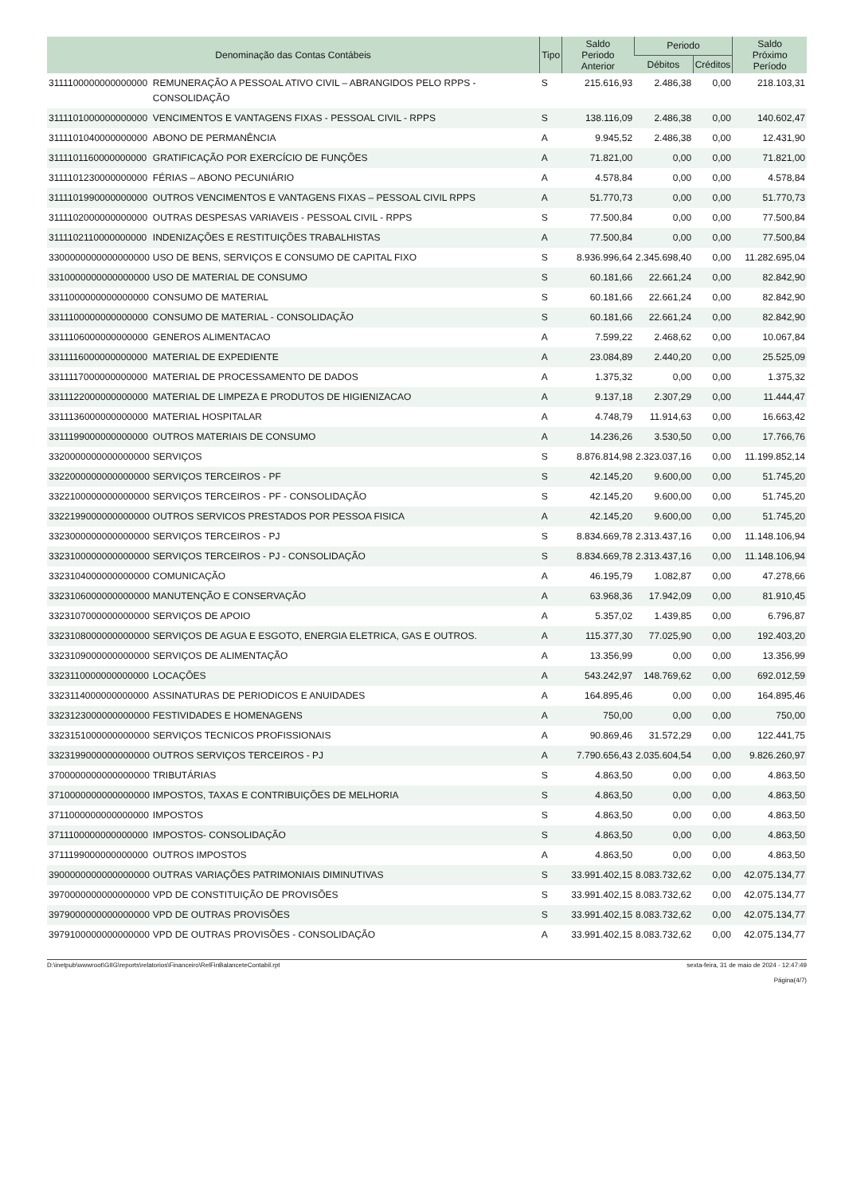| Denominação das Contas Contábeis | | Tipo | Saldo Periodo Anterior | Periodo | | Saldo Próximo Período |
| --- | --- | --- | --- | --- | --- | --- |
| | | | | Débitos | Créditos | |
| 3111100000000000000 | REMUNERAÇÃO A PESSOAL ATIVO CIVIL – ABRANGIDOS PELO RPPS - CONSOLIDAÇÃO | S | 215.616,93 | 2.486,38 | 0,00 | 218.103,31 |
| 3111101000000000000 | VENCIMENTOS E VANTAGENS FIXAS - PESSOAL CIVIL - RPPS | S | 138.116,09 | 2.486,38 | 0,00 | 140.602,47 |
| 3111101040000000000 | ABONO DE PERMANÊNCIA | A | 9.945,52 | 2.486,38 | 0,00 | 12.431,90 |
| 3111101160000000000 | GRATIFICAÇÃO POR EXERCÍCIO DE FUNÇÕES | A | 71.821,00 | 0,00 | 0,00 | 71.821,00 |
| 3111101230000000000 | FÉRIAS – ABONO PECUNIÁRIO | A | 4.578,84 | 0,00 | 0,00 | 4.578,84 |
| 3111101990000000000 | OUTROS VENCIMENTOS E VANTAGENS FIXAS – PESSOAL CIVIL RPPS | A | 51.770,73 | 0,00 | 0,00 | 51.770,73 |
| 3111102000000000000 | OUTRAS DESPESAS VARIAVEIS - PESSOAL CIVIL - RPPS | S | 77.500,84 | 0,00 | 0,00 | 77.500,84 |
| 3111102110000000000 | INDENIZAÇÕES E RESTITUIÇÕES TRABALHISTAS | A | 77.500,84 | 0,00 | 0,00 | 77.500,84 |
| 3300000000000000000 | USO DE BENS, SERVIÇOS E CONSUMO DE CAPITAL FIXO | S | 8.936.996,64 | 2.345.698,40 | 0,00 | 11.282.695,04 |
| 3310000000000000000 | USO DE MATERIAL DE CONSUMO | S | 60.181,66 | 22.661,24 | 0,00 | 82.842,90 |
| 3311000000000000000 | CONSUMO DE MATERIAL | S | 60.181,66 | 22.661,24 | 0,00 | 82.842,90 |
| 3311100000000000000 | CONSUMO DE MATERIAL - CONSOLIDAÇÃO | S | 60.181,66 | 22.661,24 | 0,00 | 82.842,90 |
| 3311106000000000000 | GENEROS ALIMENTACAO | A | 7.599,22 | 2.468,62 | 0,00 | 10.067,84 |
| 3311116000000000000 | MATERIAL DE EXPEDIENTE | A | 23.084,89 | 2.440,20 | 0,00 | 25.525,09 |
| 3311117000000000000 | MATERIAL DE PROCESSAMENTO DE DADOS | A | 1.375,32 | 0,00 | 0,00 | 1.375,32 |
| 3311122000000000000 | MATERIAL DE LIMPEZA E PRODUTOS DE HIGIENIZACAO | A | 9.137,18 | 2.307,29 | 0,00 | 11.444,47 |
| 3311136000000000000 | MATERIAL HOSPITALAR | A | 4.748,79 | 11.914,63 | 0,00 | 16.663,42 |
| 3311199000000000000 | OUTROS MATERIAIS DE CONSUMO | A | 14.236,26 | 3.530,50 | 0,00 | 17.766,76 |
| 3320000000000000000 | SERVIÇOS | S | 8.876.814,98 | 2.323.037,16 | 0,00 | 11.199.852,14 |
| 3322000000000000000 | SERVIÇOS TERCEIROS - PF | S | 42.145,20 | 9.600,00 | 0,00 | 51.745,20 |
| 3322100000000000000 | SERVIÇOS TERCEIROS - PF - CONSOLIDAÇÃO | S | 42.145,20 | 9.600,00 | 0,00 | 51.745,20 |
| 3322199000000000000 | OUTROS SERVICOS PRESTADOS POR PESSOA FISICA | A | 42.145,20 | 9.600,00 | 0,00 | 51.745,20 |
| 3323000000000000000 | SERVIÇOS TERCEIROS - PJ | S | 8.834.669,78 | 2.313.437,16 | 0,00 | 11.148.106,94 |
| 3323100000000000000 | SERVIÇOS TERCEIROS - PJ - CONSOLIDAÇÃO | S | 8.834.669,78 | 2.313.437,16 | 0,00 | 11.148.106,94 |
| 3323104000000000000 | COMUNICAÇÃO | A | 46.195,79 | 1.082,87 | 0,00 | 47.278,66 |
| 3323106000000000000 | MANUTENÇÃO E CONSERVAÇÃO | A | 63.968,36 | 17.942,09 | 0,00 | 81.910,45 |
| 3323107000000000000 | SERVIÇOS DE APOIO | A | 5.357,02 | 1.439,85 | 0,00 | 6.796,87 |
| 3323108000000000000 | SERVIÇOS DE AGUA E ESGOTO, ENERGIA ELETRICA, GAS E OUTROS. | A | 115.377,30 | 77.025,90 | 0,00 | 192.403,20 |
| 3323109000000000000 | SERVIÇOS DE ALIMENTAÇÃO | A | 13.356,99 | 0,00 | 0,00 | 13.356,99 |
| 3323110000000000000 | LOCAÇÕES | A | 543.242,97 | 148.769,62 | 0,00 | 692.012,59 |
| 3323114000000000000 | ASSINATURAS DE PERIODICOS E ANUIDADES | A | 164.895,46 | 0,00 | 0,00 | 164.895,46 |
| 3323123000000000000 | FESTIVIDADES E HOMENAGENS | A | 750,00 | 0,00 | 0,00 | 750,00 |
| 3323151000000000000 | SERVIÇOS TECNICOS PROFISSIONAIS | A | 90.869,46 | 31.572,29 | 0,00 | 122.441,75 |
| 3323199000000000000 | OUTROS SERVIÇOS TERCEIROS - PJ | A | 7.790.656,43 | 2.035.604,54 | 0,00 | 9.826.260,97 |
| 3700000000000000000 | TRIBUTÁRIAS | S | 4.863,50 | 0,00 | 0,00 | 4.863,50 |
| 3710000000000000000 | IMPOSTOS, TAXAS E CONTRIBUIÇÕES DE MELHORIA | S | 4.863,50 | 0,00 | 0,00 | 4.863,50 |
| 3711000000000000000 | IMPOSTOS | S | 4.863,50 | 0,00 | 0,00 | 4.863,50 |
| 3711100000000000000 | IMPOSTOS- CONSOLIDAÇÃO | S | 4.863,50 | 0,00 | 0,00 | 4.863,50 |
| 3711199000000000000 | OUTROS IMPOSTOS | A | 4.863,50 | 0,00 | 0,00 | 4.863,50 |
| 3900000000000000000 | OUTRAS VARIAÇÕES PATRIMONIAIS DIMINUTIVAS | S | 33.991.402,15 | 8.083.732,62 | 0,00 | 42.075.134,77 |
| 3970000000000000000 | VPD DE CONSTITUIÇÃO DE PROVISÕES | S | 33.991.402,15 | 8.083.732,62 | 0,00 | 42.075.134,77 |
| 3979000000000000000 | VPD DE OUTRAS PROVISÕES | S | 33.991.402,15 | 8.083.732,62 | 0,00 | 42.075.134,77 |
| 3979100000000000000 | VPD DE OUTRAS PROVISÕES - CONSOLIDAÇÃO | A | 33.991.402,15 | 8.083.732,62 | 0,00 | 42.075.134,77 |
D:\inetpub\wwwroot\GIIG\reports\relatorios\Financeiro\RelFinBalanceteContabil.rpt sexta-feira, 31 de maio de 2024 - 12:47:49
Página(4/7)